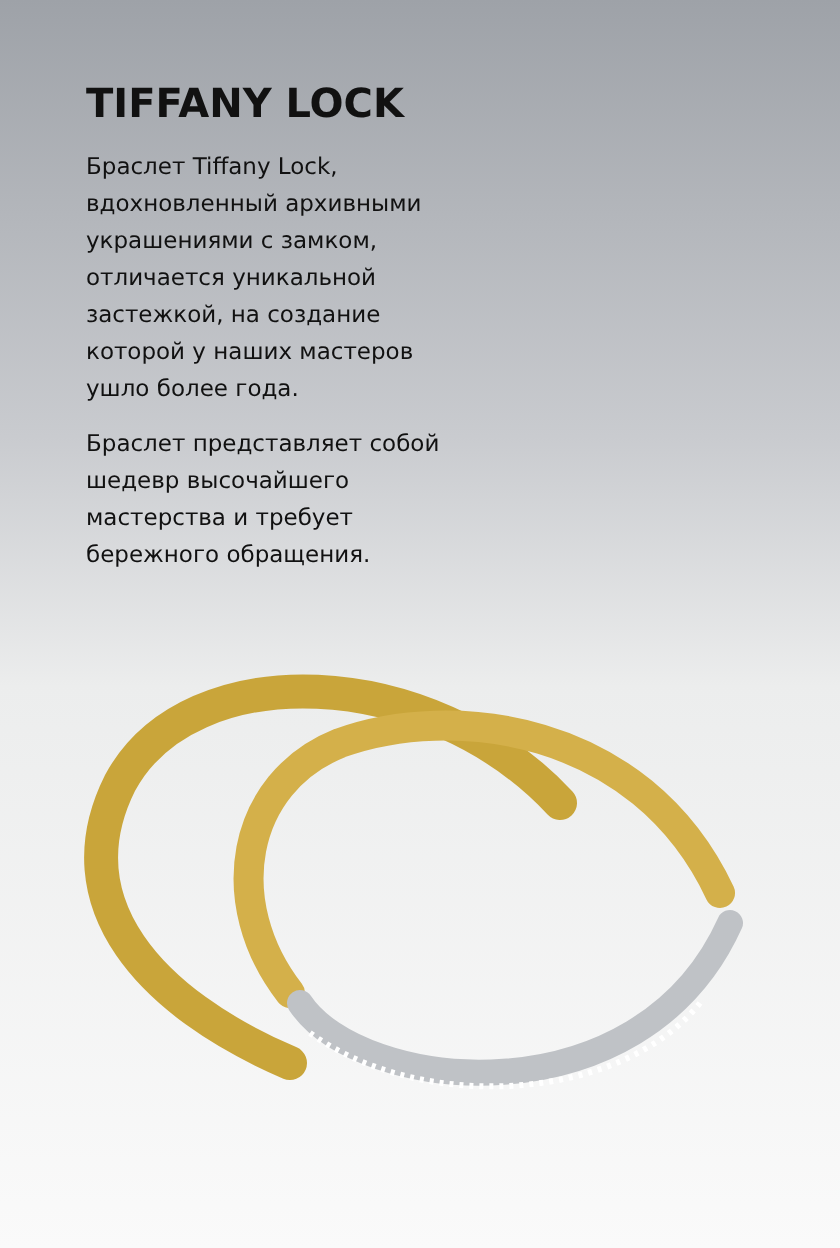TIFFANY LOCK
Браслет Tiffany Lock, вдохновленный архивными украшениями с замком, отличается уникальной застежкой, на создание которой у наших мастеров ушло более года.
Браслет представляет собой шедевр высочайшего мастерства и требует бережного обращения.